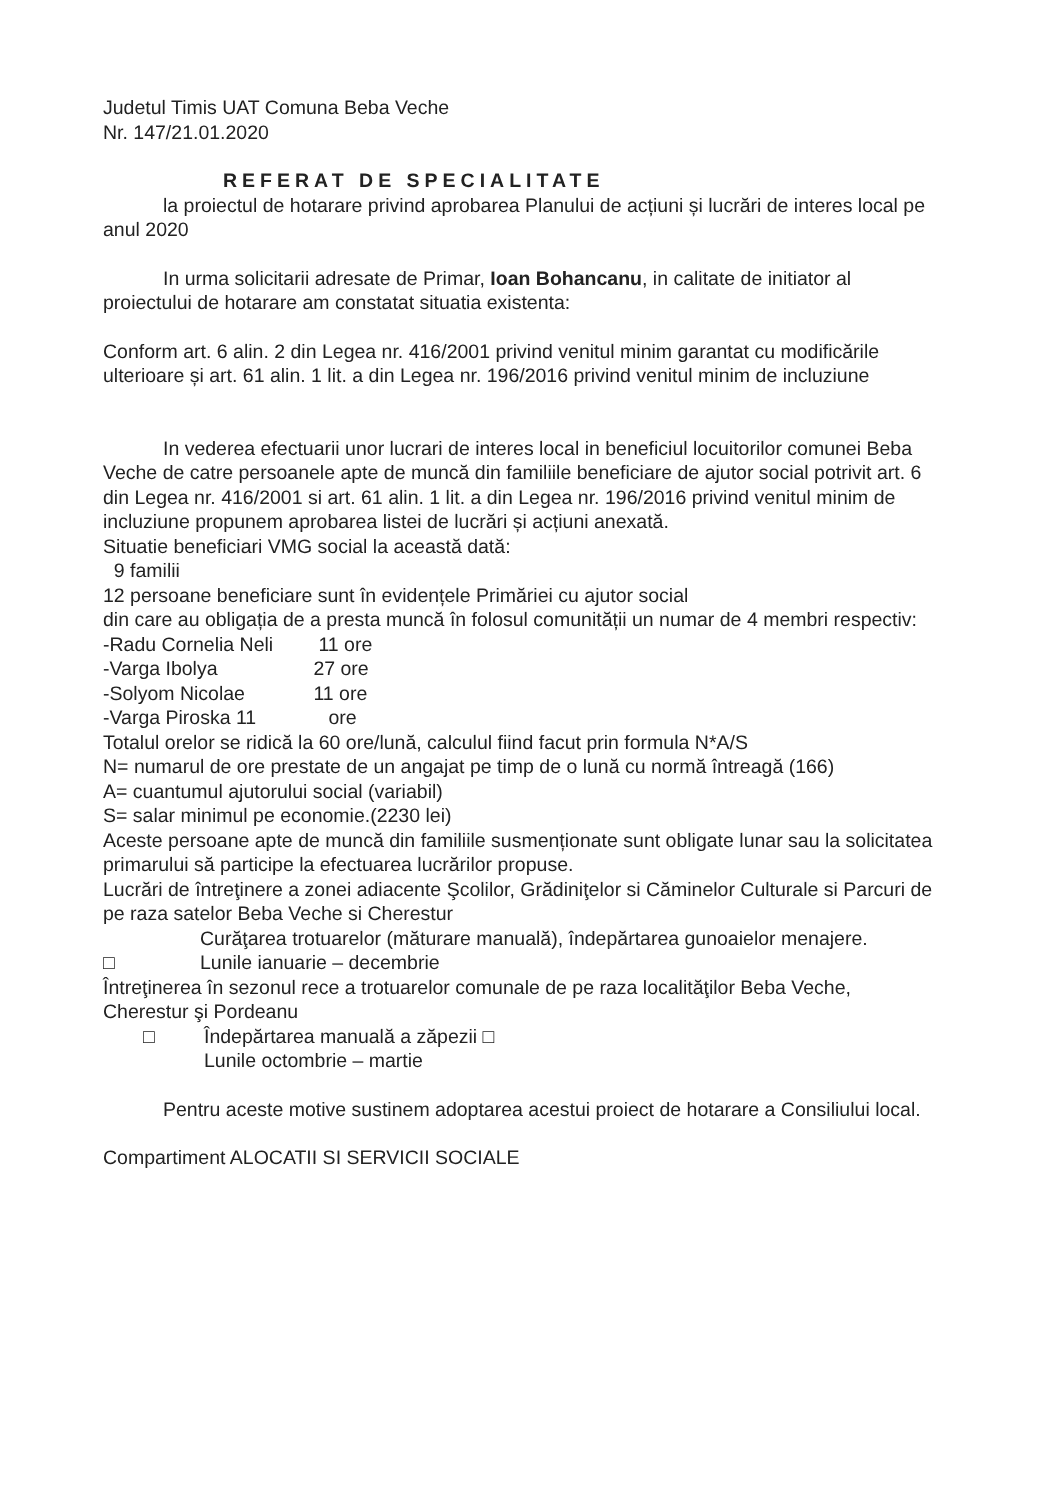Judetul Timis UAT Comuna Beba Veche
Nr. 147/21.01.2020
REFERAT DE SPECIALITATE
la proiectul de hotarare privind aprobarea Planului de acțiuni și lucrări de interes local pe anul 2020
In urma solicitarii adresate de Primar, Ioan Bohancanu, in calitate de initiator al proiectului de hotarare am constatat situatia existenta:
Conform art. 6 alin. 2 din Legea nr. 416/2001 privind venitul minim garantat cu modificările ulterioare și art. 61 alin. 1 lit. a din Legea nr. 196/2016 privind venitul minim de incluziune
In vederea efectuarii unor lucrari de interes local in beneficiul locuitorilor comunei Beba Veche de catre persoanele apte de muncă din familiile beneficiare de ajutor social potrivit art. 6 din Legea nr. 416/2001 si art. 61 alin. 1 lit. a din Legea nr. 196/2016 privind venitul minim de incluziune propunem aprobarea listei de lucrări și acțiuni anexată.
Situatie beneficiari VMG social la această dată:
9 familii
12 persoane beneficiare sunt în evidențele Primăriei cu ajutor social
din care au obligația de a presta muncă în folosul comunității un numar de 4 membri respectiv:
-Radu Cornelia Neli 11 ore
-Varga Ibolya 27 ore
-Solyom Nicolae 11 ore
-Varga Piroska 11 ore
Totalul orelor se ridică la 60 ore/lună, calculul fiind facut prin formula N*A/S
N= numarul de ore prestate de un angajat pe timp de o lună cu normă întreagă (166)
A= cuantumul ajutorului social (variabil)
S= salar minimul pe economie.(2230 lei)
Aceste persoane apte de muncă din familiile susmenționate sunt obligate lunar sau la solicitatea primarului să participe la efectuarea lucrărilor propuse.
Lucrări de întreţinere a zonei adiacente Şcolilor, Grădiniţelor si Căminelor Culturale si Parcuri de pe raza satelor Beba Veche si Cherestur
Curăţarea trotuarelor (măturare manuală), îndepărtarea gunoaielor menajere.
□ Lunile ianuarie – decembrie
Întreţinerea în sezonul rece a trotuarelor comunale de pe raza localităţilor Beba Veche, Cherestur şi Pordeanu
□ Îndepărtarea manuală a zăpezii □
Lunile octombrie – martie
Pentru aceste motive sustinem adoptarea acestui proiect de hotarare a Consiliului local.
Compartiment ALOCATII SI SERVICII SOCIALE